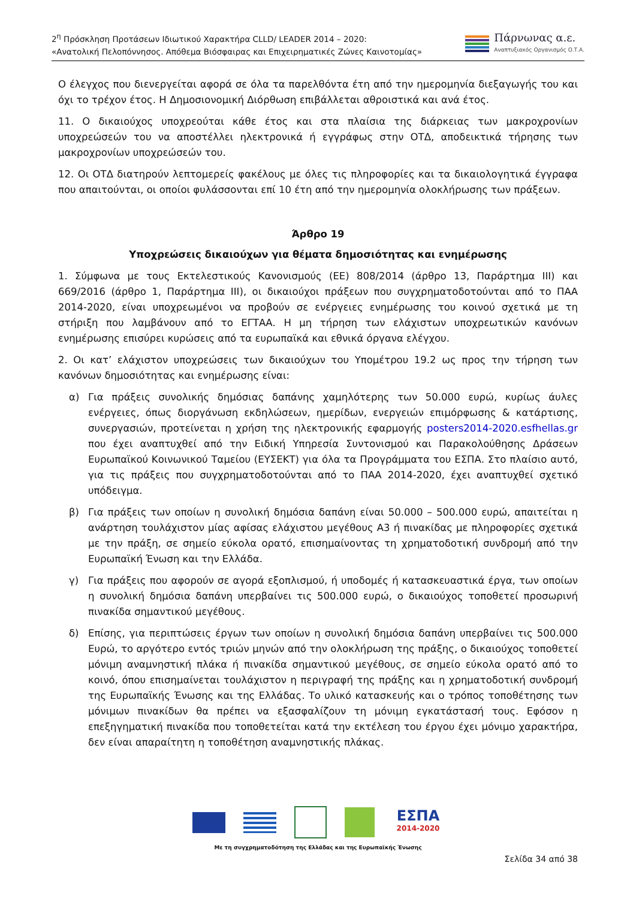2<sup>η</sup> Πρόσκληση Προτάσεων Ιδιωτικού Χαρακτήρα CLLD/ LEADER 2014 – 2020:
«Ανατολική Πελοπόννησος. Απόθεμα Βιόσφαιρας και Επιχειρηματικές Ζώνες Καινοτομίας»
Πάρνωνας α.ε.
Αναπτυξιακός Οργανισμός Ο.Τ.Α.
Ο έλεγχος που διενεργείται αφορά σε όλα τα παρελθόντα έτη από την ημερομηνία διεξαγωγής του και όχι το τρέχον έτος. Η Δημοσιονομική Διόρθωση επιβάλλεται αθροιστικά και ανά έτος.
11. Ο δικαιούχος υποχρεούται κάθε έτος και στα πλαίσια της διάρκειας των μακροχρονίων υποχρεώσεών του να αποστέλλει ηλεκτρονικά ή εγγράφως στην ΟΤΔ, αποδεικτικά τήρησης των μακροχρονίων υποχρεώσεών του.
12. Οι ΟΤΔ διατηρούν λεπτομερείς φακέλους με όλες τις πληροφορίες και τα δικαιολογητικά έγγραφα που απαιτούνται, οι οποίοι φυλάσσονται επί 10 έτη από την ημερομηνία ολοκλήρωσης των πράξεων.
Άρθρο 19
Υποχρεώσεις δικαιούχων για θέματα δημοσιότητας και ενημέρωσης
1. Σύμφωνα με τους Εκτελεστικούς Κανονισμούς (ΕΕ) 808/2014 (άρθρο 13, Παράρτημα ΙΙΙ) και 669/2016 (άρθρο 1, Παράρτημα ΙΙΙ), οι δικαιούχοι πράξεων που συγχρηματοδοτούνται από το ΠΑΑ 2014-2020, είναι υποχρεωμένοι να προβούν σε ενέργειες ενημέρωσης του κοινού σχετικά με τη στήριξη που λαμβάνουν από το ΕΓΤΑΑ. Η μη τήρηση των ελάχιστων υποχρεωτικών κανόνων ενημέρωσης επισύρει κυρώσεις από τα ευρωπαϊκά και εθνικά όργανα ελέγχου.
2. Οι κατ’ ελάχιστον υποχρεώσεις των δικαιούχων του Υπομέτρου 19.2 ως προς την τήρηση των κανόνων δημοσιότητας και ενημέρωσης είναι:
α) Για πράξεις συνολικής δημόσιας δαπάνης χαμηλότερης των 50.000 ευρώ, κυρίως άυλες ενέργειες, όπως διοργάνωση εκδηλώσεων, ημερίδων, ενεργειών επιμόρφωσης & κατάρτισης, συνεργασιών, προτείνεται η χρήση της ηλεκτρονικής εφαρμογής posters2014-2020.esfhellas.gr που έχει αναπτυχθεί από την Ειδική Υπηρεσία Συντονισμού και Παρακολούθησης Δράσεων Ευρωπαϊκού Κοινωνικού Ταμείου (ΕΥΣΕΚΤ) για όλα τα Προγράμματα του ΕΣΠΑ. Στο πλαίσιο αυτό, για τις πράξεις που συγχρηματοδοτούνται από το ΠΑΑ 2014-2020, έχει αναπτυχθεί σχετικό υπόδειγμα.
β) Για πράξεις των οποίων η συνολική δημόσια δαπάνη είναι 50.000 – 500.000 ευρώ, απαιτείται η ανάρτηση τουλάχιστον μίας αφίσας ελάχιστου μεγέθους Α3 ή πινακίδας με πληροφορίες σχετικά με την πράξη, σε σημείο εύκολα ορατό, επισημαίνοντας τη χρηματοδοτική συνδρομή από την Ευρωπαϊκή Ένωση και την Ελλάδα.
γ) Για πράξεις που αφορούν σε αγορά εξοπλισμού, ή υποδομές ή κατασκευαστικά έργα, των οποίων η συνολική δημόσια δαπάνη υπερβαίνει τις 500.000 ευρώ, ο δικαιούχος τοποθετεί προσωρινή πινακίδα σημαντικού μεγέθους.
δ) Επίσης, για περιπτώσεις έργων των οποίων η συνολική δημόσια δαπάνη υπερβαίνει τις 500.000 Ευρώ, το αργότερο εντός τριών μηνών από την ολοκλήρωση της πράξης, ο δικαιούχος τοποθετεί μόνιμη αναμνηστική πλάκα ή πινακίδα σημαντικού μεγέθους, σε σημείο εύκολα ορατό από το κοινό, όπου επισημαίνεται τουλάχιστον η περιγραφή της πράξης και η χρηματοδοτική συνδρομή της Ευρωπαϊκής Ένωσης και της Ελλάδας. Το υλικό κατασκευής και ο τρόπος τοποθέτησης των μόνιμων πινακίδων θα πρέπει να εξασφαλίζουν τη μόνιμη εγκατάστασή τους. Εφόσον η επεξηγηματική πινακίδα που τοποθετείται κατά την εκτέλεση του έργου έχει μόνιμο χαρακτήρα, δεν είναι απαραίτητη η τοποθέτηση αναμνηστικής πλάκας.
ΕΣΠΑ
2014-2020
Με τη συγχρηματοδότηση της Ελλάδας και της Ευρωπαϊκής Ένωσης
Σελίδα 34 από 38